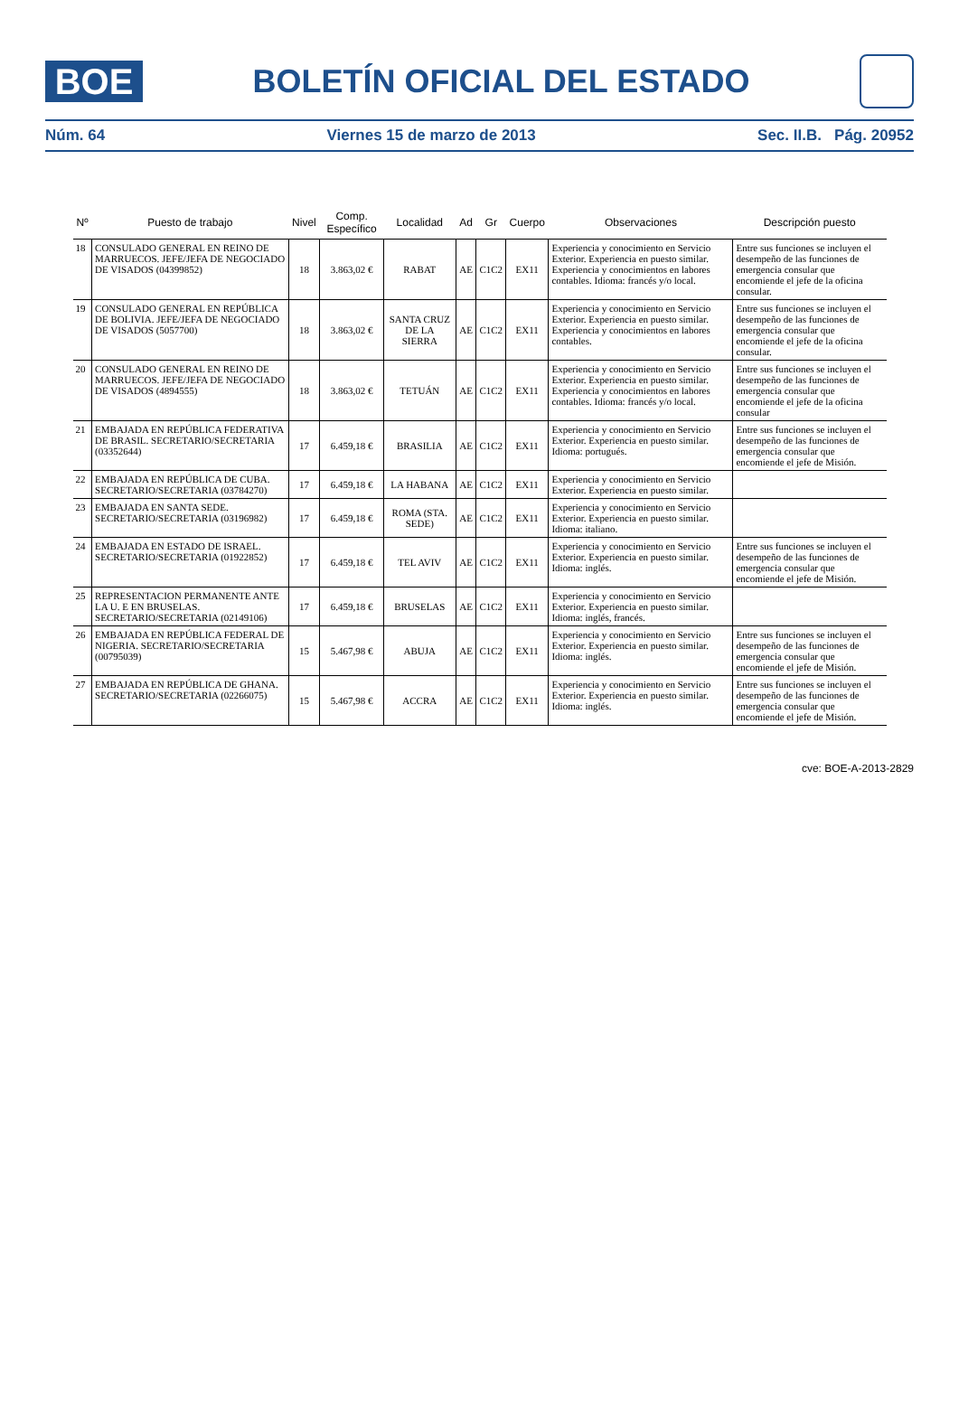BOE
BOLETÍN OFICIAL DEL ESTADO
Núm. 64 Viernes 15 de marzo de 2013 Sec. II.B. Pág. 20952
| Nº | Puesto de trabajo | Nivel | Comp. Específico | Localidad | Ad | Gr | Cuerpo | Observaciones | Descripción puesto |
| --- | --- | --- | --- | --- | --- | --- | --- | --- | --- |
| 18 | CONSULADO GENERAL EN REINO DE MARRUECOS. JEFE/JEFA DE NEGOCIADO DE VISADOS (04399852) | 18 | 3.863,02 € | RABAT | AE | C1C2 | EX11 | Experiencia y conocimiento en Servicio Exterior. Experiencia en puesto similar. Experiencia y conocimientos en labores contables. Idioma: francés y/o local. | Entre sus funciones se incluyen el desempeño de las funciones de emergencia consular que encomiende el jefe de la oficina consular. |
| 19 | CONSULADO GENERAL EN REPÚBLICA DE BOLIVIA. JEFE/JEFA DE NEGOCIADO DE VISADOS (5057700) | 18 | 3.863,02 € | SANTA CRUZ DE LA SIERRA | AE | C1C2 | EX11 | Experiencia y conocimiento en Servicio Exterior. Experiencia en puesto similar. Experiencia y conocimientos en labores contables. | Entre sus funciones se incluyen el desempeño de las funciones de emergencia consular que encomiende el jefe de la oficina consular. |
| 20 | CONSULADO GENERAL EN REINO DE MARRUECOS. JEFE/JEFA DE NEGOCIADO DE VISADOS (4894555) | 18 | 3.863,02 € | TETUÁN | AE | C1C2 | EX11 | Experiencia y conocimiento en Servicio Exterior. Experiencia en puesto similar. Experiencia y conocimientos en labores contables. Idioma: francés y/o local. | Entre sus funciones se incluyen el desempeño de las funciones de emergencia consular que encomiende el jefe de la oficina consular |
| 21 | EMBAJADA EN REPÚBLICA FEDERATIVA DE BRASIL. SECRETARIO/SECRETARIA (03352644) | 17 | 6.459,18 € | BRASILIA | AE | C1C2 | EX11 | Experiencia y conocimiento en Servicio Exterior. Experiencia en puesto similar. Idioma: portugués. | Entre sus funciones se incluyen el desempeño de las funciones de emergencia consular que encomiende el jefe de Misión. |
| 22 | EMBAJADA EN REPÚBLICA DE CUBA. SECRETARIO/SECRETARIA (03784270) | 17 | 6.459,18 € | LA HABANA | AE | C1C2 | EX11 | Experiencia y conocimiento en Servicio Exterior. Experiencia en puesto similar. | |
| 23 | EMBAJADA EN SANTA SEDE. SECRETARIO/SECRETARIA (03196982) | 17 | 6.459,18 € | ROMA (STA. SEDE) | AE | C1C2 | EX11 | Experiencia y conocimiento en Servicio Exterior. Experiencia en puesto similar. Idioma: italiano. | |
| 24 | EMBAJADA EN ESTADO DE ISRAEL. SECRETARIO/SECRETARIA (01922852) | 17 | 6.459,18 € | TEL AVIV | AE | C1C2 | EX11 | Experiencia y conocimiento en Servicio Exterior. Experiencia en puesto similar. Idioma: inglés. | Entre sus funciones se incluyen el desempeño de las funciones de emergencia consular que encomiende el jefe de Misión. |
| 25 | REPRESENTACION PERMANENTE ANTE LA U. E EN BRUSELAS. SECRETARIO/SECRETARIA (02149106) | 17 | 6.459,18 € | BRUSELAS | AE | C1C2 | EX11 | Experiencia y conocimiento en Servicio Exterior. Experiencia en puesto similar. Idioma: inglés, francés. | |
| 26 | EMBAJADA EN REPÚBLICA FEDERAL DE NIGERIA. SECRETARIO/SECRETARIA (00795039) | 15 | 5.467,98 € | ABUJA | AE | C1C2 | EX11 | Experiencia y conocimiento en Servicio Exterior. Experiencia en puesto similar. Idioma: inglés. | Entre sus funciones se incluyen el desempeño de las funciones de emergencia consular que encomiende el jefe de Misión. |
| 27 | EMBAJADA EN REPÚBLICA DE GHANA. SECRETARIO/SECRETARIA (02266075) | 15 | 5.467,98 € | ACCRA | AE | C1C2 | EX11 | Experiencia y conocimiento en Servicio Exterior. Experiencia en puesto similar. Idioma: inglés. | Entre sus funciones se incluyen el desempeño de las funciones de emergencia consular que encomiende el jefe de Misión. |
cve: BOE-A-2013-2829